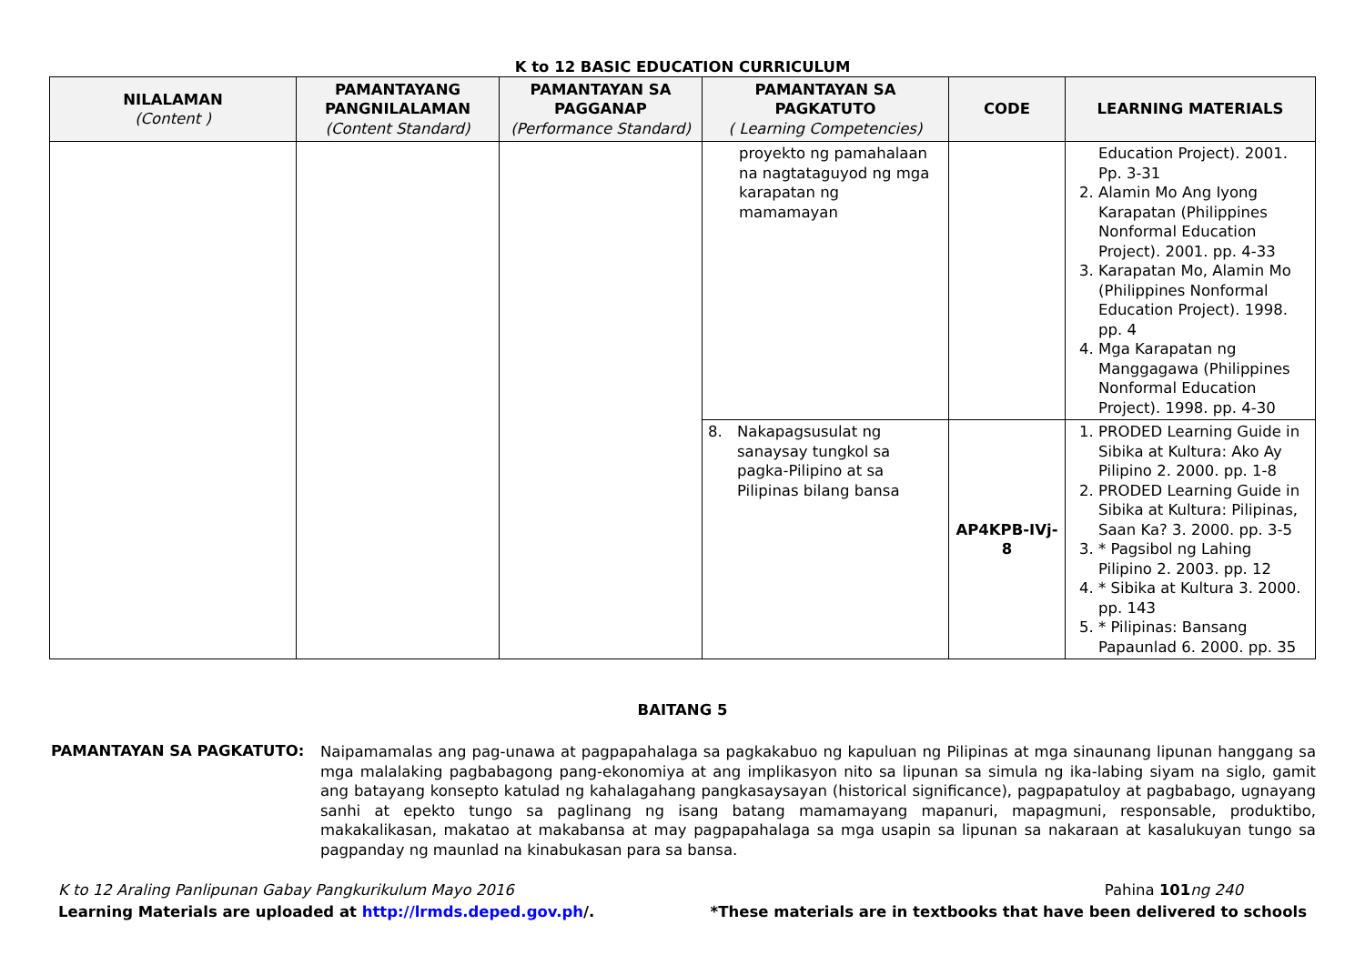K to 12 BASIC EDUCATION CURRICULUM
| NILALAMAN (Content ) | PAMANTAYANG PANGNILALAMAN (Content Standard) | PAMANTAYAN SA PAGGANAP (Performance Standard) | PAMANTAYAN SA PAGKATUTO ( Learning Competencies) | CODE | LEARNING MATERIALS |
| --- | --- | --- | --- | --- | --- |
| | | | proyekto ng pamahalaan na nagtataguyod ng mga karapatan ng mamamayan | | Education Project). 2001. Pp. 3-31 2. Alamin Mo Ang Iyong Karapatan (Philippines Nonformal Education Project). 2001. pp. 4-33 3. Karapatan Mo, Alamin Mo (Philippines Nonformal Education Project). 1998. pp. 4 4. Mga Karapatan ng Manggagawa (Philippines Nonformal Education Project). 1998. pp. 4-30 |
| | | | 8. Nakapagsusulat ng sanaysay tungkol sa pagka-Pilipino at sa Pilipinas bilang bansa | AP4KPB-IVj-8 | 1. PRODED Learning Guide in Sibika at Kultura: Ako Ay Pilipino 2. 2000. pp. 1-8 2. PRODED Learning Guide in Sibika at Kultura: Pilipinas, Saan Ka? 3. 2000. pp. 3-5 3. * Pagsibol ng Lahing Pilipino 2. 2003. pp. 12 4. * Sibika at Kultura 3. 2000. pp. 143 5. * Pilipinas: Bansang Papaunlad 6. 2000. pp. 35 |
BAITANG 5
PAMANTAYAN SA PAGKATUTO:
Naipamamalas ang pag-unawa at pagpapahalaga sa pagkakabuo ng kapuluan ng Pilipinas at mga sinaunang lipunan hanggang sa mga malalaking pagbabagong pang-ekonomiya at ang implikasyon nito sa lipunan sa simula ng ika-labing siyam na siglo, gamit ang batayang konsepto katulad ng kahalagahang pangkasaysayan (historical significance), pagpapatuloy at pagbabago, ugnayang sanhi at epekto tungo sa paglinang ng isang batang mamamayang mapanuri, mapagmuni, responsable, produktibo, makakalikasan, makatao at makabansa at may pagpapahalaga sa mga usapin sa lipunan sa nakaraan at kasalukuyan tungo sa pagpanday ng maunlad na kinabukasan para sa bansa.
K to 12 Araling Panlipunan Gabay Pangkurikulum Mayo 2016
Learning Materials are uploaded at http://lrmds.deped.gov.ph/.
Pahina 101 ng 240
*These materials are in textbooks that have been delivered to schools